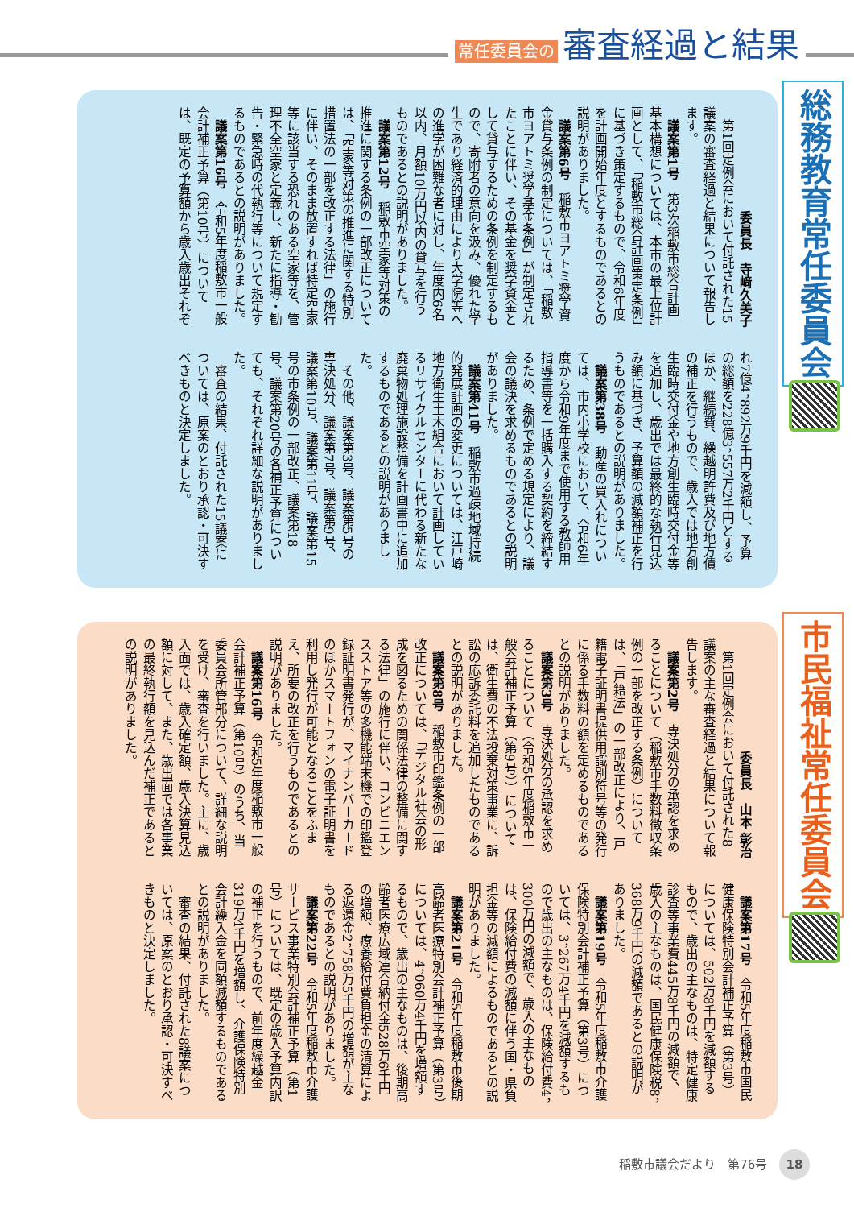常任委員会の 審査経過と結果
総務教育常任委員会
委員長　寺﨑久美子
第1回定例会において付託された15議案の審査経過と結果について報告します。
議案第1号　第3次稲敷市総合計画基本構想については、本市の最上位計画として、「稲敷市総合計画策定条例」に基づき策定するもので、令和6年度を計画開始年度とするものであるとの説明がありました。
議案第6号　稲敷市ヨアトミ奨学資金貸与条例の制定については、「稲敷市ヨアトミ奨学基金条例」が制定されたことに伴い、その基金を奨学資金として貸与するための条例を制定するもので、寄附者の意向を汲み、優れた学生であり経済的理由により大学院等への進学が困難な者に対し、年度内6名以内、月額10万円以内の貸与を行うものであるとの説明がありました。
議案第12号　稲敷市空家等対策の推進に関する条例の一部改正については、「空家等対策の推進に関する特別措置法の一部を改正する法律」の施行に伴い、そのまま放置すれば特定空家等に該当する恐れのある空家等を、管理不全空家と定義し、新たに指導・勧告・緊急時の代執行等について規定するものであるとの説明がありました。
議案第16号　令和5年度稲敷市一般会計補正予算（第10号）については、既定の予算額から歳入歳出それぞれ7億4，892万9千円を減額し、予算の総額を228億3，557万2千円とするほか、継続費、繰越明許費及び地方債の補正を行うもので、歳入では地方創生臨時交付金や地方創生臨時交付金等を追加し、歳出では最終的な執行見込み額に基づき、予算額の減額補正を行うものであるとの説明がありました。
議案第38号　動産の買入れについては、市内小学校において、令和6年度から令和9年度まで使用する教師用指導書等を一括購入する契約を締結するため、条例で定める規定により、議会の議決を求めるものであるとの説明がありました。
議案第41号　稲敷市過疎地域持続的発展計画の変更については、江戸崎地方衛生土木組合において計画しているリサイクルセンターに代わる新たな廃棄物処理施設整備を計画書中に追加するものであるとの説明がありました。
その他、議案第3号、議案第5号の専決処分、議案第7号、議案第9号、議案第10号、議案第11号、議案第15号の市条例の一部改正、議案第18号、議案第20号の各補正予算についても、それぞれ詳細な説明がありました。
審査の結果、付託された15議案については、原案のとおり承認・可決すべきものと決定しました。
市民福祉常任委員会
委員長　山本 彰治
第1回定例会において付託された8議案の主な審査経過と結果について報告します。
議案第2号　専決処分の承認を求めることについて（稲敷市手数料徴収条例の一部を改正する条例）については、「戸籍法」の一部改正により、戸籍電子証明書提供用識別符号等の発行に係る手数料の額を定めるものであるとの説明がありました。
議案第3号　専決処分の承認を求めることについて（令和5年度稲敷市一般会計補正予算（第9号））については、衛生費の不法投棄対策事業に、訴訟の応訴委託料を追加したものであるとの説明がありました。
議案第8号　稲敷市印鑑条例の一部改正については、「デジタル社会の形成を図るための関係法律の整備に関する法律」の施行に伴い、コンビニエンスストア等の多機能端末機での印鑑登録証明書発行が、マイナンバーカードのほかスマートフォンの電子証明書を利用し発行が可能となることをふまえ、所要の改正を行うものであるとの説明がありました。
議案第16号　令和5年度稲敷市一般会計補正予算（第10号）のうち、当委員会所管部分について、詳細な説明を受け、審査を行いました。主に、歳入面では、歳入確定額、歳入決算見込額に対して、また、歳出面では各事業の最終執行額を見込んだ補正であるとの説明がありました。
議案第17号　令和5年度稲敷市国民健康保険特別会計補正予算（第3号）については、502万8千円を減額するもので、歳出の主なものは、特定健康診査等事業費445万8千円の減額で、歳入の主なものは、国民健康保険税8，368万9千円の減額であるとの説明がありました。
議案第19号　令和5年度稲敷市介護保険特別会計補正予算（第3号）については、3，267万4千円を減額するもので歳出の主なものは、保険給付費4，300万円の減額で、歳入の主なものは、保険給付費の減額に伴う国・県負担金等の減額によるものであるとの説明がありました。
議案第21号　令和5年度稲敷市後期高齢者医療特別会計補正予算（第3号）については、4，060万4千円を増額するもので、歳出の主なものは、後期高齢者医療広域連合納付金528万6千円の増額、療養給付費負担金の清算による返還金2，758万5千円の増額が主なものであるとの説明がありました。
議案第22号　令和5年度稲敷市介護サービス事業特別会計補正予算（第1号）については、既定の歳入予算内訳の補正を行うもので、前年度繰越金319万4千円を増額し、介護保険特別会計繰入金を同額減額するものであるとの説明がありました。
審査の結果、付託された8議案については、原案のとおり承認・可決すべきものと決定しました。
稲敷市議会だより　第76号 18